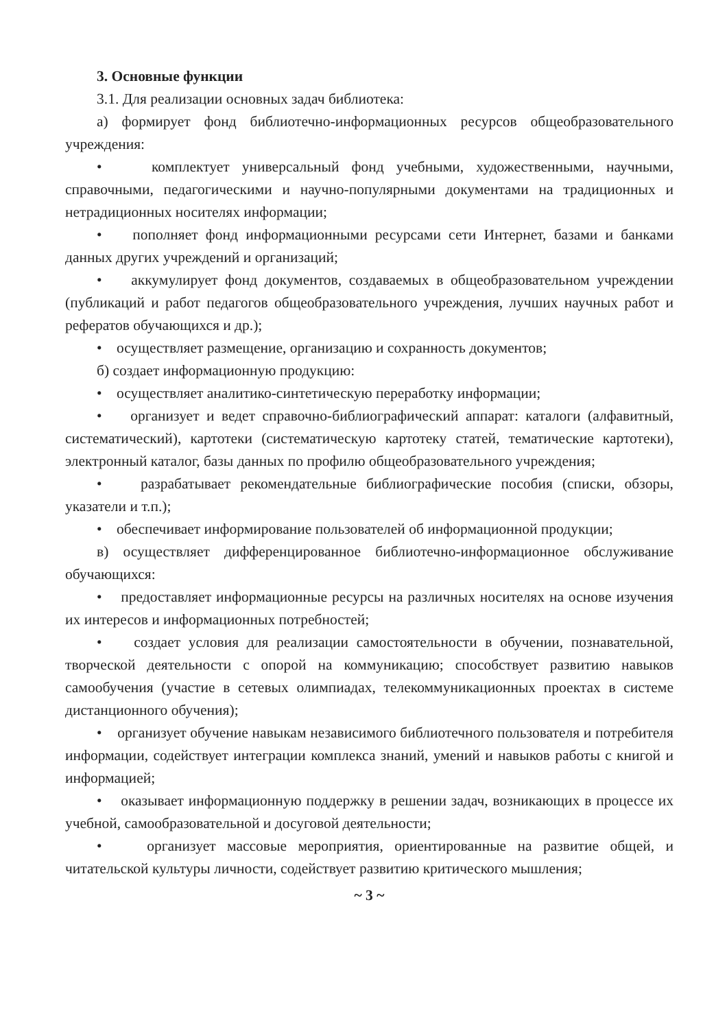3. Основные функции
3.1. Для реализации основных задач библиотека:
а) формирует фонд библиотечно-информационных ресурсов общеобразовательного учреждения:
• комплектует универсальный фонд учебными, художественными, научными, справочными, педагогическими и научно-популярными документами на традиционных и нетрадиционных носителях информации;
• пополняет фонд информационными ресурсами сети Интернет, базами и банками данных других учреждений и организаций;
• аккумулирует фонд документов, создаваемых в общеобразовательном учреждении (публикаций и работ педагогов общеобразовательного учреждения, лучших научных работ и рефератов обучающихся и др.);
• осуществляет размещение, организацию и сохранность документов;
б) создает информационную продукцию:
• осуществляет аналитико-синтетическую переработку информации;
• организует и ведет справочно-библиографический аппарат: каталоги (алфавитный, систематический), картотеки (систематическую картотеку статей, тематические картотеки), электронный каталог, базы данных по профилю общеобразовательного учреждения;
• разрабатывает рекомендательные библиографические пособия (списки, обзоры, указатели и т.п.);
• обеспечивает информирование пользователей об информационной продукции;
в) осуществляет дифференцированное библиотечно-информационное обслуживание обучающихся:
• предоставляет информационные ресурсы на различных носителях на основе изучения их интересов и информационных потребностей;
• создает условия для реализации самостоятельности в обучении, познавательной, творческой деятельности с опорой на коммуникацию; способствует развитию навыков самообучения (участие в сетевых олимпиадах, телекоммуникационных проектах в системе дистанционного обучения);
• организует обучение навыкам независимого библиотечного пользователя и потребителя информации, содействует интеграции комплекса знаний, умений и навыков работы с книгой и информацией;
• оказывает информационную поддержку в решении задач, возникающих в процессе их учебной, самообразовательной и досуговой деятельности;
• организует массовые мероприятия, ориентированные на развитие общей, и читательской культуры личности, содействует развитию критического мышления;
~ 3 ~